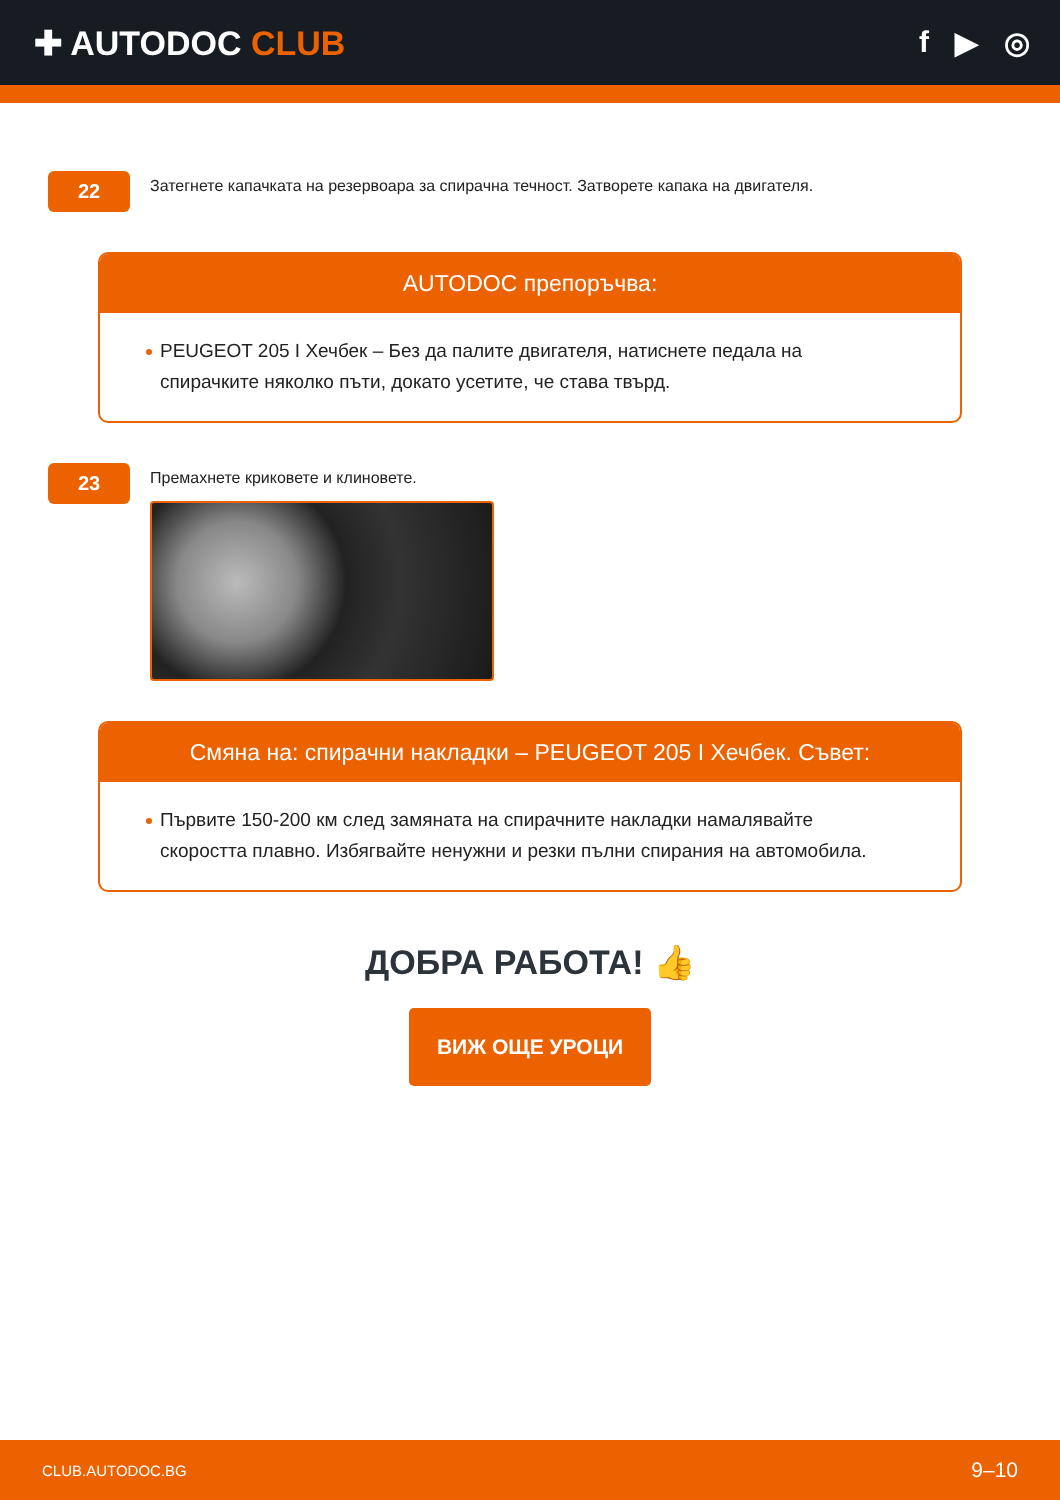✚ AUTODOC CLUB f ▶ ◎
22
Затегнете капачката на резервоара за спирачна течност. Затворете капака на двигателя.
AUTODOC препоръчва:
PEUGEOT 205 I Хечбек – Без да палите двигателя, натиснете педала на спирачките няколко пъти, докато усетите, че става твърд.
23
Премахнете криковете и клиновете.
Смяна на: спирачни накладки – PEUGEOT 205 I Хечбек. Съвет:
Първите 150-200 км след замяната на спирачните накладки намалявайте скоростта плавно. Избягвайте ненужни и резки пълни спирания на автомобила.
ДОБРА РАБОТА! 👍
ВИЖ ОЩЕ УРОЦИ
CLUB.AUTODOC.BG 9–10